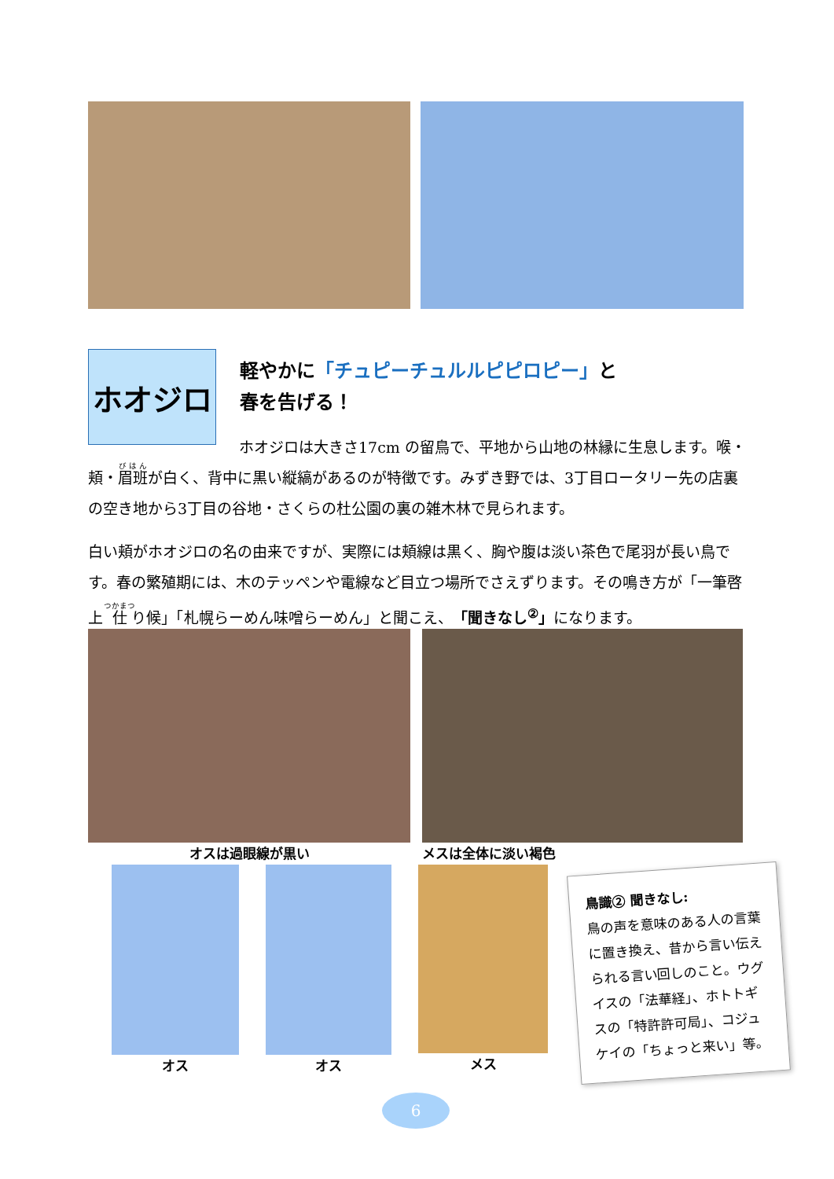ホオジロ
軽やかに「チュピーチュルルピピロピー」と
春を告げる！
ホオジロは大きさ17cm の留鳥で、平地から山地の林縁に生息します。喉・頬・眉班が白く、背中に黒い縦縞があるのが特徴です。みずき野では、3丁目ロータリー先の店裏の空き地から3丁目の谷地・さくらの杜公園の裏の雑木林で見られます。
白い頬がホオジロの名の由来ですが、実際には頬線は黒く、胸や腹は淡い茶色で尾羽が長い鳥です。春の繁殖期には、木のテッペンや電線など目立つ場所でさえずります。その鳴き方が「一筆啓上 仕り候」「札幌らーめん味噌らーめん」と聞こえ、「聞きなし<sup>②</sup>」になります。
オスは過眼線が黒い メスは全体に淡い褐色
オス オス メス
鳥識② 聞きなし:
鳥の声を意味のある人の言葉に置き換え、昔から言い伝えられる言い回しのこと。ウグイスの「法華経」、ホトトギスの「特許許可局」、コジュケイの「ちょっと来い」等。
6